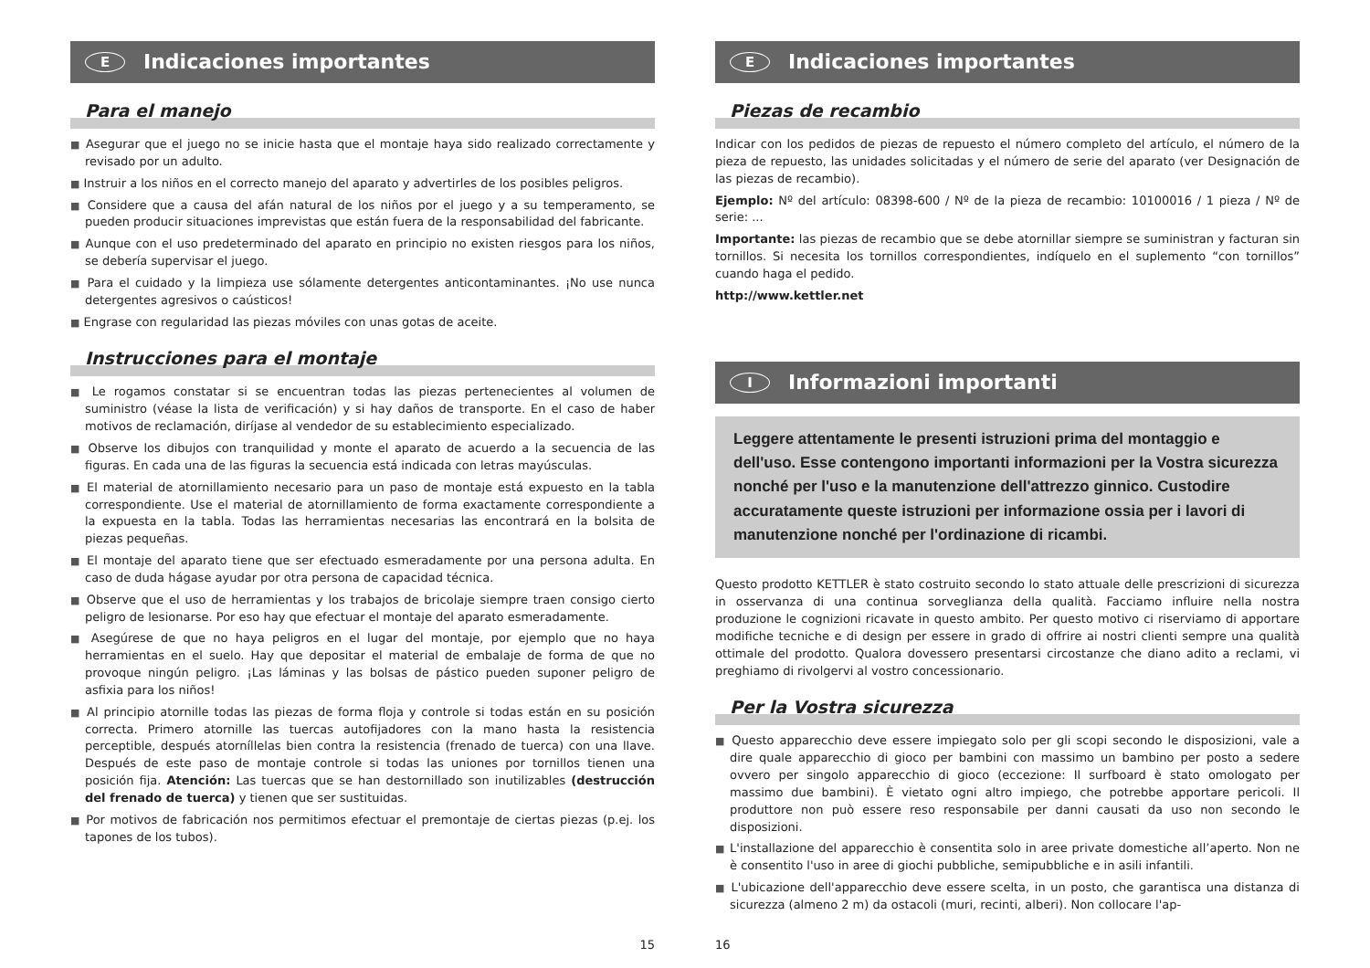E Indicaciones importantes
Para el manejo
■ Asegurar que el juego no se inicie hasta que el montaje haya sido realizado correctamente y revisado por un adulto.
■ Instruir a los niños en el correcto manejo del aparato y advertirles de los posibles peligros.
■ Considere que a causa del afán natural de los niños por el juego y a su temperamento, se pueden producir situaciones imprevistas que están fuera de la responsabilidad del fabricante.
■ Aunque con el uso predeterminado del aparato en principio no existen riesgos para los niños, se debería supervisar el juego.
■ Para el cuidado y la limpieza use sólamente detergentes anticontaminantes. ¡No use nunca detergentes agresivos o caústicos!
■ Engrase con regularidad las piezas móviles con unas gotas de aceite.
Instrucciones para el montaje
■ Le rogamos constatar si se encuentran todas las piezas pertenecientes al volumen de suministro (véase la lista de verificación) y si hay daños de transporte. En el caso de haber motivos de reclamación, diríjase al vendedor de su establecimiento especializado.
■ Observe los dibujos con tranquilidad y monte el aparato de acuerdo a la secuencia de las figuras. En cada una de las figuras la secuencia está indicada con letras mayúsculas.
■ El material de atornillamiento necesario para un paso de montaje está expuesto en la tabla correspondiente. Use el material de atornillamiento de forma exactamente correspondiente a la expuesta en la tabla. Todas las herramientas necesarias las encontrará en la bolsita de piezas pequeñas.
■ El montaje del aparato tiene que ser efectuado esmeradamente por una persona adulta. En caso de duda hágase ayudar por otra persona de capacidad técnica.
■ Observe que el uso de herramientas y los trabajos de bricolaje siempre traen consigo cierto peligro de lesionarse. Por eso hay que efectuar el montaje del aparato esmeradamente.
■ Asegúrese de que no haya peligros en el lugar del montaje, por ejemplo que no haya herramientas en el suelo. Hay que depositar el material de embalaje de forma de que no provoque ningún peligro. ¡Las láminas y las bolsas de pástico pueden suponer peligro de asfixia para los niños!
■ Al principio atornille todas las piezas de forma floja y controle si todas están en su posición correcta. Primero atornille las tuercas autofijadores con la mano hasta la resistencia perceptible, después atorníllelas bien contra la resistencia (frenado de tuerca) con una llave. Después de este paso de montaje controle si todas las uniones por tornillos tienen una posición fija. Atención: Las tuercas que se han destornillado son inutilizables (destrucción del frenado de tuerca) y tienen que ser sustituidas.
■ Por motivos de fabricación nos permitimos efectuar el premontaje de ciertas piezas (p.ej. los tapones de los tubos).
15
E Indicaciones importantes
Piezas de recambio
Indicar con los pedidos de piezas de repuesto el número completo del artículo, el número de la pieza de repuesto, las unidades solicitadas y el número de serie del aparato (ver Designación de las piezas de recambio).
Ejemplo: Nº del artículo: 08398-600 / Nº de la pieza de recambio: 10100016 / 1 pieza / Nº de serie: ...
Importante: las piezas de recambio que se debe atornillar siempre se suministran y facturan sin tornillos. Si necesita los tornillos correspondientes, indíquelo en el suplemento “con tornillos” cuando haga el pedido.
http://www.kettler.net
I Informazioni importanti
Leggere attentamente le presenti istruzioni prima del montaggio e dell'uso. Esse contengono importanti informazioni per la Vostra sicurezza nonché per l'uso e la manutenzione dell'attrezzo ginnico. Custodire accuratamente queste istruzioni per informazione ossia per i lavori di manutenzione nonché per l'ordinazione di ricambi.
Questo prodotto KETTLER è stato costruito secondo lo stato attuale delle prescrizioni di sicurezza in osservanza di una continua sorveglianza della qualità. Facciamo influire nella nostra produzione le cognizioni ricavate in questo ambito. Per questo motivo ci riserviamo di apportare modifiche tecniche e di design per essere in grado di offrire ai nostri clienti sempre una qualità ottimale del prodotto. Qualora dovessero presentarsi circostanze che diano adito a reclami, vi preghiamo di rivolgervi al vostro concessionario.
Per la Vostra sicurezza
■ Questo apparecchio deve essere impiegato solo per gli scopi secondo le disposizioni, vale a dire quale apparecchio di gioco per bambini con massimo un bambino per posto a sedere ovvero per singolo apparecchio di gioco (eccezione: Il surfboard è stato omologato per massimo due bambini). È vietato ogni altro impiego, che potrebbe apportare pericoli. Il produttore non può essere reso responsabile per danni causati da uso non secondo le disposizioni.
■ L'installazione del apparecchio è consentita solo in aree private domestiche all’aperto. Non ne è consentito l'uso in aree di giochi pubbliche, semipubbliche e in asili infantili.
■ L'ubicazione dell'apparecchio deve essere scelta, in un posto, che garantisca una distanza di sicurezza (almeno 2 m) da ostacoli (muri, recinti, alberi). Non collocare l'ap-
16